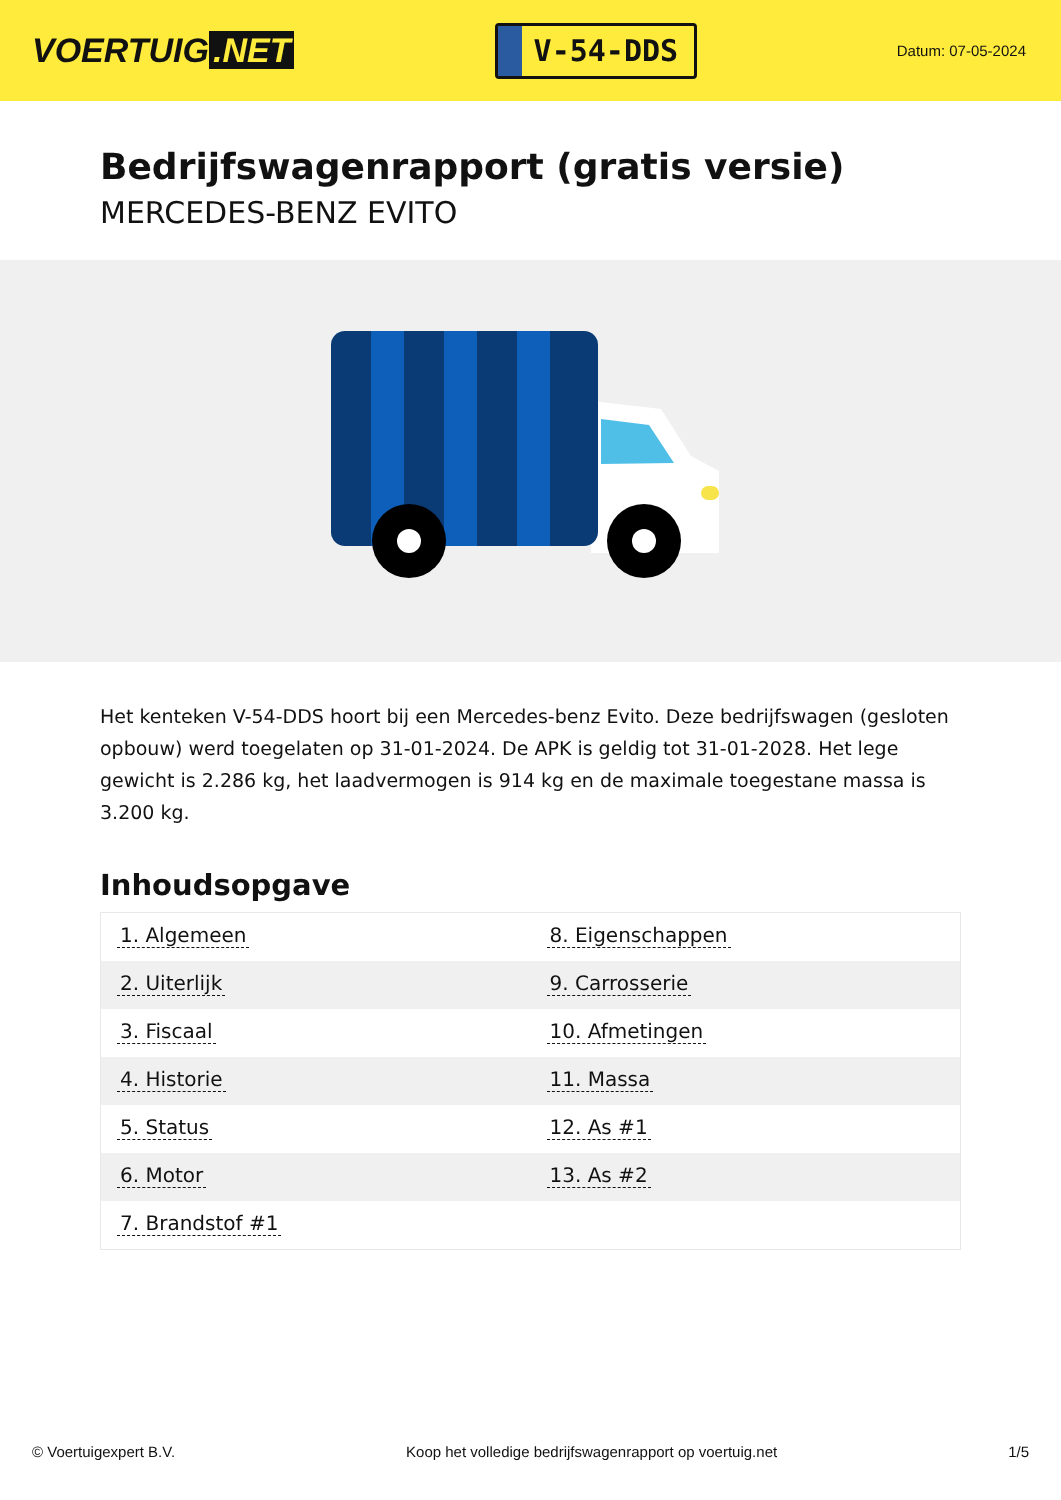VOERTUIG.NET
V-54-DDS
Datum: 07-05-2024
Bedrijfswagenrapport (gratis versie)
MERCEDES-BENZ EVITO
Het kenteken V-54-DDS hoort bij een Mercedes-benz Evito. Deze bedrijfswagen (gesloten opbouw) werd toegelaten op 31-01-2024. De APK is geldig tot 31-01-2028. Het lege gewicht is 2.286 kg, het laadvermogen is 914 kg en de maximale toegestane massa is 3.200 kg.
Inhoudsopgave
| 1. Algemeen | 8. Eigenschappen |
| 2. Uiterlijk | 9. Carrosserie |
| 3. Fiscaal | 10. Afmetingen |
| 4. Historie | 11. Massa |
| 5. Status | 12. As #1 |
| 6. Motor | 13. As #2 |
| 7. Brandstof #1 | |
© Voertuigexpert B.V. Koop het volledige bedrijfswagenrapport op voertuig.net 1/5